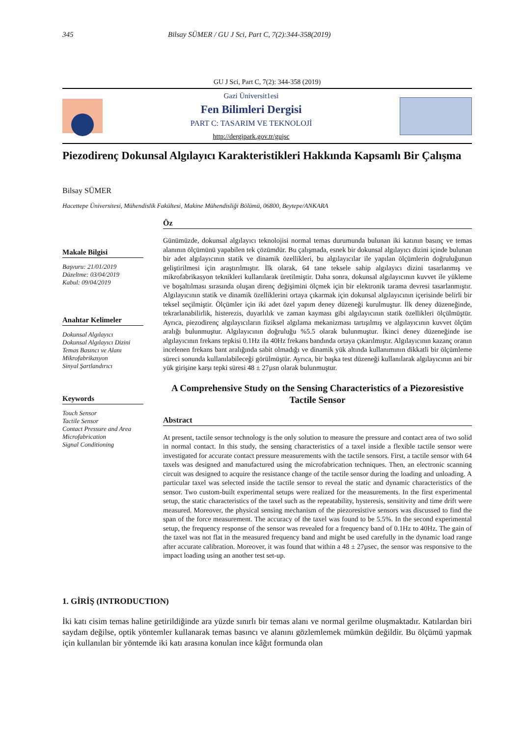345 Bilsay SÜMER / GU J Sci, Part C, 7(2):344-358(2019)
GU J Sci, Part C, 7(2): 344-358 (2019)
Gazi Üniversit1esi
Fen Bilimleri Dergisi
PART C: TASARIM VE TEKNOLOJİ
http://dergipark.gov.tr/gujsc
Piezodirenç Dokunsal Algılayıcı Karakteristikleri Hakkında Kapsamlı Bir Çalışma
Bilsay SÜMER
Hacettepe Üniversitesi, Mühendislik Fakültesi, Makine Mühendisliği Bölümü, 06800, Beytepe/ANKARA
Makale Bilgisi
Başvuru: 21/01/2019
Düzeltme: 03/04/2019
Kabul: 09/04/2019
Anahtar Kelimeler
Dokunsal Algılayıcı
Dokunsal Algılayıcı Dizini
Temas Basıncı ve Alanı
Mikrofabrikasyon
Sinyal Şartlandırıcı
Keywords
Touch Sensor
Tactile Sensor
Contact Pressure and Area
Microfabrication
Signal Conditioning
Öz
Günümüzde, dokunsal algılayıcı teknolojisi normal temas durumunda bulunan iki katının basınç ve temas alanının ölçümünü yapabilen tek çözümdür. Bu çalışmada, esnek bir dokunsal algılayıcı dizini içinde bulunan bir adet algılayıcının statik ve dinamik özellikleri, bu algılayıcılar ile yapılan ölçümlerin doğruluğunun geliştirilmesi için araştırılmıştır. İlk olarak, 64 tane teksele sahip algılayıcı dizini tasarlanmış ve mikrofabrikasyon teknikleri kullanılarak üretilmiştir. Daha sonra, dokunsal algılayıcının kuvvet ile yükleme ve boşaltılması sırasında oluşan direnç değişimini ölçmek için bir elektronik tarama devresi tasarlanmıştır. Algılayıcının statik ve dinamik özelliklerini ortaya çıkarmak için dokunsal algılayıcının içerisinde belirli bir teksel seçilmiştir. Ölçümler için iki adet özel yapım deney düzeneği kurulmuştur. İlk deney düzeneğinde, tekrarlanabilirlik, histerezis, duyarlılık ve zaman kayması gibi algılayıcının statik özellikleri ölçülmüştür. Ayrıca, piezodirenç algılayıcıların fiziksel algılama mekanizması tartışılmış ve algılayıcının kuvvet ölçüm aralığı bulunmuştur. Algılayıcının doğruluğu %5.5 olarak bulunmuştur. İkinci deney düzeneğinde ise algılayıcının frekans tepkisi 0.1Hz ila 40Hz frekans bandında ortaya çıkarılmıştır. Algılayıcının kazanç oranın incelenen frekans bant aralığında sabit olmadığı ve dinamik yük altında kullanımının dikkatli bir ölçümleme süreci sonunda kullanılabileceği görülmüştür. Ayrıca, bir başka test düzeneği kullanılarak algılayıcının ani bir yük girişine karşı tepki süresi 48 ± 27µsn olarak bulunmuştur.
A Comprehensive Study on the Sensing Characteristics of a Piezoresistive Tactile Sensor
Abstract
At present, tactile sensor technology is the only solution to measure the pressure and contact area of two solid in normal contact. In this study, the sensing characteristics of a taxel inside a flexible tactile sensor were investigated for accurate contact pressure measurements with the tactile sensors. First, a tactile sensor with 64 taxels was designed and manufactured using the microfabrication techniques. Then, an electronic scanning circuit was designed to acquire the resistance change of the tactile sensor during the loading and unloading. A particular taxel was selected inside the tactile sensor to reveal the static and dynamic characteristics of the sensor. Two custom-built experimental setups were realized for the measurements. In the first experimental setup, the static characteristics of the taxel such as the repeatability, hysteresis, sensitivity and time drift were measured. Moreover, the physical sensing mechanism of the piezoresistive sensors was discussed to find the span of the force measurement. The accuracy of the taxel was found to be 5.5%. In the second experimental setup, the frequency response of the sensor was revealed for a frequency band of 0.1Hz to 40Hz. The gain of the taxel was not flat in the measured frequency band and might be used carefully in the dynamic load range after accurate calibration. Moreover, it was found that within a 48 ± 27µsec, the sensor was responsive to the impact loading using an another test set-up.
1. GİRİŞ (INTRODUCTION)
İki katı cisim temas haline getirildiğinde ara yüzde sınırlı bir temas alanı ve normal gerilme oluşmaktadır. Katılardan biri saydam değilse, optik yöntemler kullanarak temas basıncı ve alanını gözlemlemek mümkün değildir. Bu ölçümü yapmak için kullanılan bir yöntemde iki katı arasına konulan ince kâğıt formunda olan